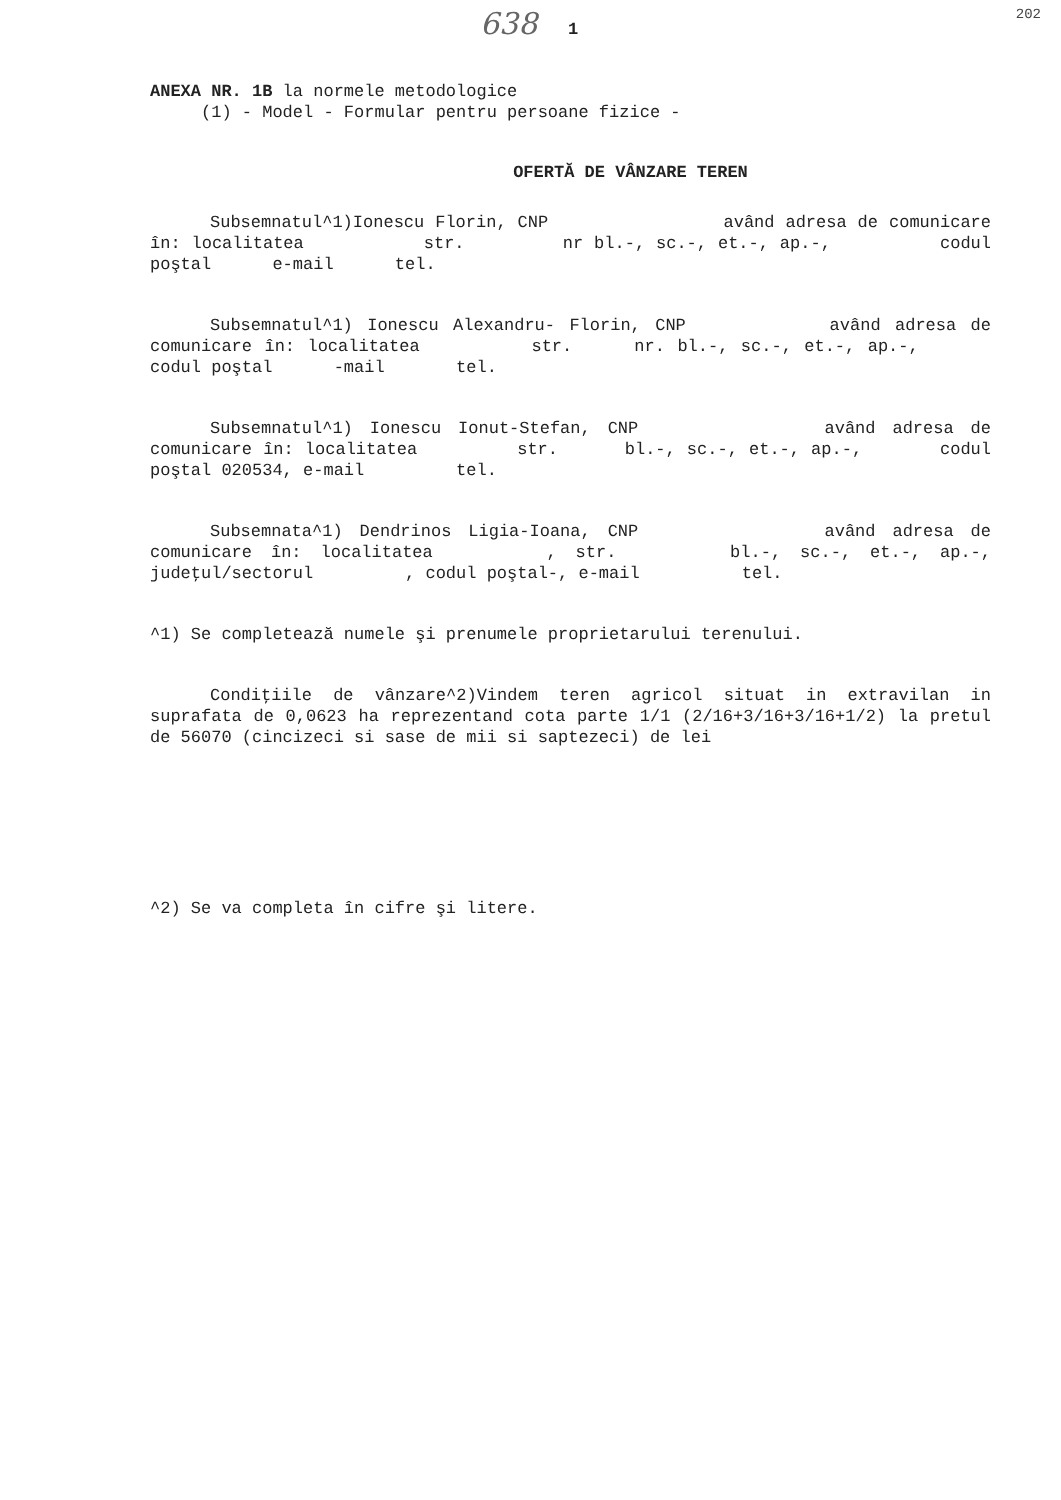638 1 202
ANEXA NR. 1B la normele metodologice
(1) - Model - Formular pentru persoane fizice -
OFERTĂ DE VÂNZARE TEREN
Subsemnatul^1)Ionescu Florin, CNP având adresa de comunicare în: localitatea str. nr bl.-, sc.-, et.-, ap.-, codul poştal e-mail tel.
Subsemnatul^1) Ionescu Alexandru- Florin, CNP având adresa de comunicare în: localitatea str. nr. bl.-, sc.-, et.-, ap.-, codul poştal -mail tel.
Subsemnatul^1) Ionescu Ionut-Stefan, CNP având adresa de comunicare în: localitatea str. bl.-, sc.-, et.-, ap.-, codul poştal 020534, e-mail tel.
Subsemnata^1) Dendrinos Ligia-Ioana, CNP având adresa de comunicare în: localitatea , str. bl.-, sc.-, et.-, ap.-, judeţul/sectorul , codul poştal-, e-mail tel.
^1) Se completează numele şi prenumele proprietarului terenului.
Condiţiile de vânzare^2)Vindem teren agricol situat in extravilan in suprafata de 0,0623 ha reprezentand cota parte 1/1 (2/16+3/16+3/16+1/2) la pretul de 56070 (cincizeci si sase de mii si saptezeci) de lei
^2) Se va completa în cifre şi litere.